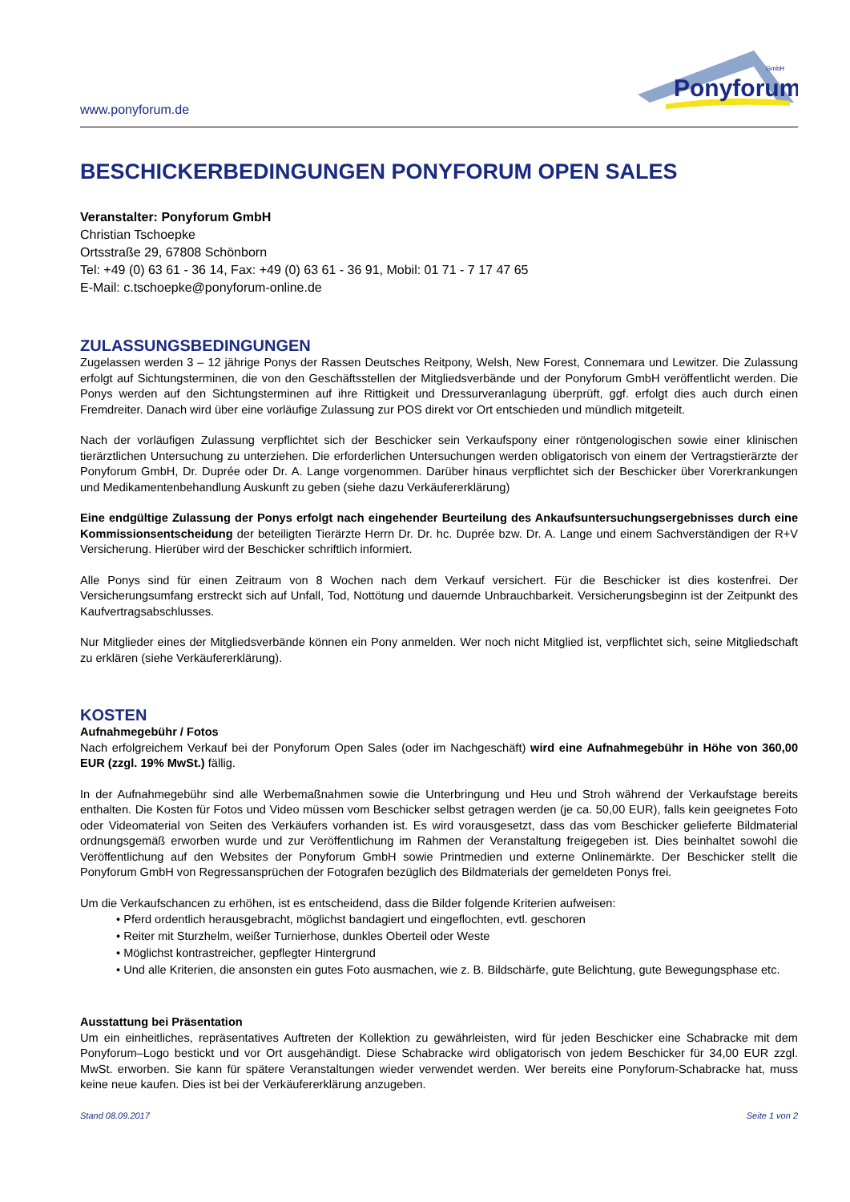www.ponyforum.de
Ponyforum
GmbH
BESCHICKERBEDINGUNGEN PONYFORUM OPEN SALES
Veranstalter: Ponyforum GmbH
Christian Tschoepke
Ortsstraße 29, 67808 Schönborn
Tel: +49 (0) 63 61 - 36 14, Fax: +49 (0) 63 61 - 36 91, Mobil: 01 71 - 7 17 47 65
E-Mail: c.tschoepke@ponyforum-online.de
ZULASSUNGSBEDINGUNGEN
Zugelassen werden 3 – 12 jährige Ponys der Rassen Deutsches Reitpony, Welsh, New Forest, Connemara und Lewitzer. Die Zulassung erfolgt auf Sichtungsterminen, die von den Geschäftsstellen der Mitgliedsverbände und der Ponyforum GmbH veröffentlicht werden. Die Ponys werden auf den Sichtungsterminen auf ihre Rittigkeit und Dressurveranlagung überprüft, ggf. erfolgt dies auch durch einen Fremdreiter. Danach wird über eine vorläufige Zulassung zur POS direkt vor Ort entschieden und mündlich mitgeteilt.
Nach der vorläufigen Zulassung verpflichtet sich der Beschicker sein Verkaufspony einer röntgenologischen sowie einer klinischen tierärztlichen Untersuchung zu unterziehen. Die erforderlichen Untersuchungen werden obligatorisch von einem der Vertragstierärzte der Ponyforum GmbH, Dr. Duprée oder Dr. A. Lange vorgenommen. Darüber hinaus verpflichtet sich der Beschicker über Vorerkrankungen und Medikamentenbehandlung Auskunft zu geben (siehe dazu Verkäufererklärung)
Eine endgültige Zulassung der Ponys erfolgt nach eingehender Beurteilung des Ankaufsuntersuchungsergebnisses durch eine Kommissionsentscheidung der beteiligten Tierärzte Herrn Dr. Dr. hc. Duprée bzw. Dr. A. Lange und einem Sachverständigen der R+V Versicherung. Hierüber wird der Beschicker schriftlich informiert.
Alle Ponys sind für einen Zeitraum von 8 Wochen nach dem Verkauf versichert. Für die Beschicker ist dies kostenfrei. Der Versicherungsumfang erstreckt sich auf Unfall, Tod, Nottötung und dauernde Unbrauchbarkeit. Versicherungsbeginn ist der Zeitpunkt des Kaufvertragsabschlusses.
Nur Mitglieder eines der Mitgliedsverbände können ein Pony anmelden. Wer noch nicht Mitglied ist, verpflichtet sich, seine Mitgliedschaft zu erklären (siehe Verkäufererklärung).
KOSTEN
Aufnahmegebühr / Fotos
Nach erfolgreichem Verkauf bei der Ponyforum Open Sales (oder im Nachgeschäft) wird eine Aufnahmegebühr in Höhe von 360,00 EUR (zzgl. 19% MwSt.) fällig.
In der Aufnahmegebühr sind alle Werbemaßnahmen sowie die Unterbringung und Heu und Stroh während der Verkaufstage bereits enthalten. Die Kosten für Fotos und Video müssen vom Beschicker selbst getragen werden (je ca. 50,00 EUR), falls kein geeignetes Foto oder Videomaterial von Seiten des Verkäufers vorhanden ist. Es wird vorausgesetzt, dass das vom Beschicker gelieferte Bildmaterial ordnungsgemäß erworben wurde und zur Veröffentlichung im Rahmen der Veranstaltung freigegeben ist. Dies beinhaltet sowohl die Veröffentlichung auf den Websites der Ponyforum GmbH sowie Printmedien und externe Onlinemärkte. Der Beschicker stellt die Ponyforum GmbH von Regressansprüchen der Fotografen bezüglich des Bildmaterials der gemeldeten Ponys frei.
Um die Verkaufschancen zu erhöhen, ist es entscheidend, dass die Bilder folgende Kriterien aufweisen:
• Pferd ordentlich herausgebracht, möglichst bandagiert und eingeflochten, evtl. geschoren
• Reiter mit Sturzhelm, weißer Turnierhose, dunkles Oberteil oder Weste
• Möglichst kontrastreicher, gepflegter Hintergrund
• Und alle Kriterien, die ansonsten ein gutes Foto ausmachen, wie z. B. Bildschärfe, gute Belichtung, gute Bewegungsphase etc.
Ausstattung bei Präsentation
Um ein einheitliches, repräsentatives Auftreten der Kollektion zu gewährleisten, wird für jeden Beschicker eine Schabracke mit dem Ponyforum–Logo bestickt und vor Ort ausgehändigt. Diese Schabracke wird obligatorisch von jedem Beschicker für 34,00 EUR zzgl. MwSt. erworben. Sie kann für spätere Veranstaltungen wieder verwendet werden. Wer bereits eine Ponyforum-Schabracke hat, muss keine neue kaufen. Dies ist bei der Verkäufererklärung anzugeben.
Stand 08.09.2017 Seite 1 von 2